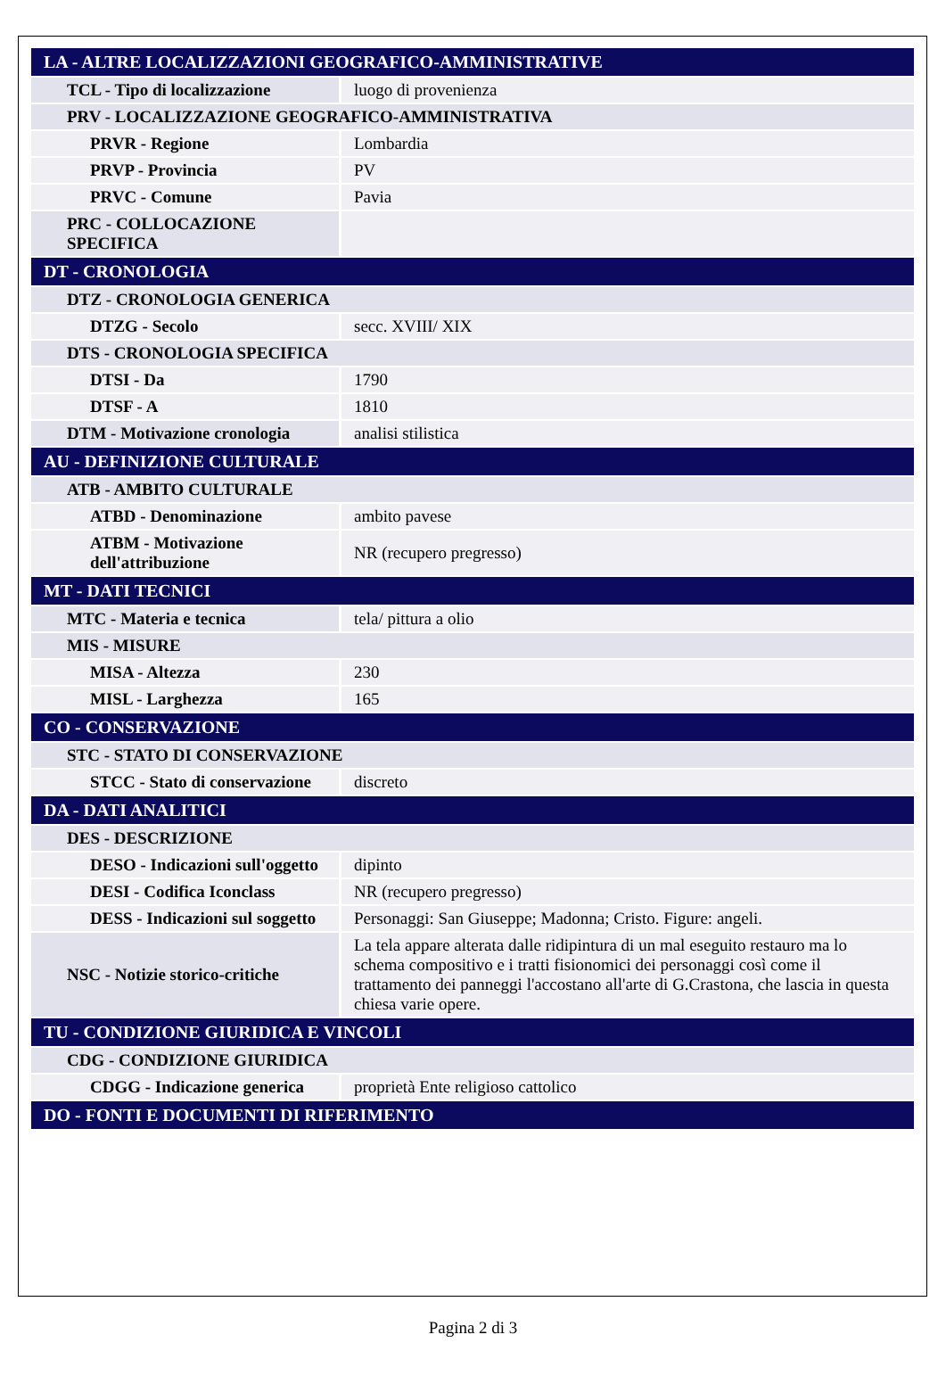| LA - ALTRE LOCALIZZAZIONI GEOGRAFICO-AMMINISTRATIVE | |
| TCL - Tipo di localizzazione | luogo di provenienza |
| PRV - LOCALIZZAZIONE GEOGRAFICO-AMMINISTRATIVA | |
| PRVR - Regione | Lombardia |
| PRVP - Provincia | PV |
| PRVC - Comune | Pavia |
| PRC - COLLOCAZIONE SPECIFICA | |
| DT - CRONOLOGIA | |
| DTZ - CRONOLOGIA GENERICA | |
| DTZG - Secolo | secc. XVIII/ XIX |
| DTS - CRONOLOGIA SPECIFICA | |
| DTSI - Da | 1790 |
| DTSF - A | 1810 |
| DTM - Motivazione cronologia | analisi stilistica |
| AU - DEFINIZIONE CULTURALE | |
| ATB - AMBITO CULTURALE | |
| ATBD - Denominazione | ambito pavese |
| ATBM - Motivazione dell'attribuzione | NR (recupero pregresso) |
| MT - DATI TECNICI | |
| MTC - Materia e tecnica | tela/ pittura a olio |
| MIS - MISURE | |
| MISA - Altezza | 230 |
| MISL - Larghezza | 165 |
| CO - CONSERVAZIONE | |
| STC - STATO DI CONSERVAZIONE | |
| STCC - Stato di conservazione | discreto |
| DA - DATI ANALITICI | |
| DES - DESCRIZIONE | |
| DESO - Indicazioni sull'oggetto | dipinto |
| DESI - Codifica Iconclass | NR (recupero pregresso) |
| DESS - Indicazioni sul soggetto | Personaggi: San Giuseppe; Madonna; Cristo. Figure: angeli. |
| NSC - Notizie storico-critiche | La tela appare alterata dalle ridipintura di un mal eseguito restauro ma lo schema compositivo e i tratti fisionomici dei personaggi così come il trattamento dei panneggi l'accostano all'arte di G.Crastona, che lascia in questa chiesa varie opere. |
| TU - CONDIZIONE GIURIDICA E VINCOLI | |
| CDG - CONDIZIONE GIURIDICA | |
| CDGG - Indicazione generica | proprietà Ente religioso cattolico |
| DO - FONTI E DOCUMENTI DI RIFERIMENTO | |
Pagina 2 di 3